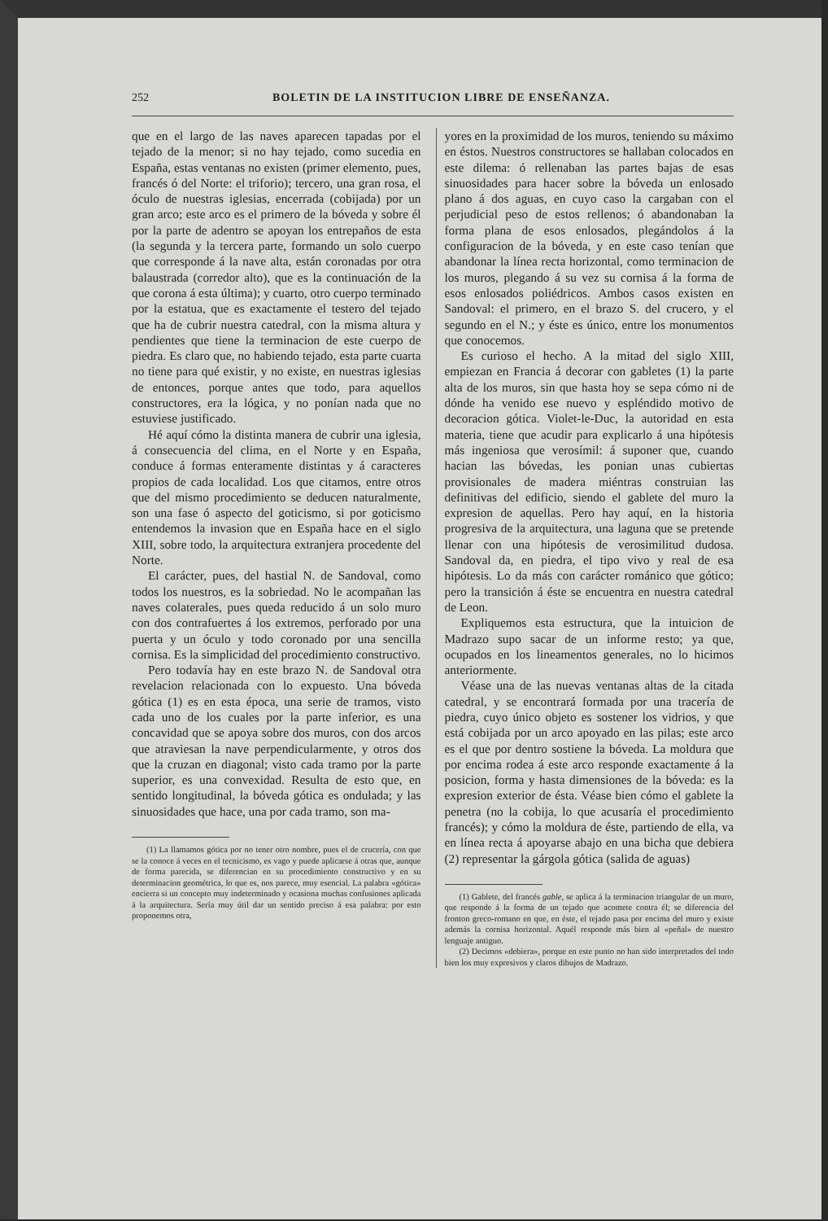252 BOLETIN DE LA INSTITUCION LIBRE DE ENSEÑANZA.
que en el largo de las naves aparecen tapadas por el tejado de la menor; si no hay tejado, como sucedia en España, estas ventanas no existen (primer elemento, pues, francés ó del Norte: el triforio); tercero, una gran rosa, el óculo de nuestras iglesias, encerrada (cobijada) por un gran arco; este arco es el primero de la bóveda y sobre él por la parte de adentro se apoyan los entrepaños de esta (la segunda y la tercera parte, formando un solo cuerpo que corresponde á la nave alta, están coronadas por otra balaustrada (corredor alto), que es la continuación de la que corona á esta última); y cuarto, otro cuerpo terminado por la estatua, que es exactamente el testero del tejado que ha de cubrir nuestra catedral, con la misma altura y pendientes que tiene la terminacion de este cuerpo de piedra. Es claro que, no habiendo tejado, esta parte cuarta no tiene para qué existir, y no existe, en nuestras iglesias de entonces, porque antes que todo, para aquellos constructores, era la lógica, y no ponían nada que no estuviese justificado.
Hé aquí cómo la distinta manera de cubrir una iglesia, á consecuencia del clima, en el Norte y en España, conduce á formas enteramente distintas y á caracteres propios de cada localidad. Los que citamos, entre otros que del mismo procedimiento se deducen naturalmente, son una fase ó aspecto del goticismo, si por goticismo entendemos la invasion que en España hace en el siglo XIII, sobre todo, la arquitectura extranjera procedente del Norte.
El carácter, pues, del hastial N. de Sandoval, como todos los nuestros, es la sobriedad. No le acompañan las naves colaterales, pues queda reducido á un solo muro con dos contrafuertes á los extremos, perforado por una puerta y un óculo y todo coronado por una sencilla cornisa. Es la simplicidad del procedimiento constructivo.
Pero todavía hay en este brazo N. de Sandoval otra revelacion relacionada con lo expuesto. Una bóveda gótica (1) es en esta época, una serie de tramos, visto cada uno de los cuales por la parte inferior, es una concavidad que se apoya sobre dos muros, con dos arcos que atraviesan la nave perpendicularmente, y otros dos que la cruzan en diagonal; visto cada tramo por la parte superior, es una convexidad. Resulta de esto que, en sentido longitudinal, la bóveda gótica es ondulada; y las sinuosidades que hace, una por cada tramo, son ma-
(1) La llamamos gótica por no tener otro nombre, pues el de crucería, con que se la conoce á veces en el tecnicismo, es vago y puede aplicarse á otras que, aunque de forma parecida, se diferencian en su procedimiento constructivo y en su determinacion geométrica, lo que es, nos parece, muy esencial. La palabra «gótica» encierra si un concepto muy indeterminado y ocasiona muchas confusiones aplicada á la arquitectura. Sería muy útil dar un sentido preciso á esa palabra: por esto proponemos otra,
yores en la proximidad de los muros, teniendo su máximo en éstos. Nuestros constructores se hallaban colocados en este dilema: ó rellenaban las partes bajas de esas sinuosidades para hacer sobre la bóveda un enlosado plano á dos aguas, en cuyo caso la cargaban con el perjudicial peso de estos rellenos; ó abandonaban la forma plana de esos enlosados, plegándolos á la configuracion de la bóveda, y en este caso tenían que abandonar la línea recta horizontal, como terminacion de los muros, plegando á su vez su cornisa á la forma de esos enlosados poliédricos. Ambos casos existen en Sandoval: el primero, en el brazo S. del crucero, y el segundo en el N.; y éste es único, entre los monumentos que conocemos.
Es curioso el hecho. A la mitad del siglo XIII, empiezan en Francia á decorar con gabletes (1) la parte alta de los muros, sin que hasta hoy se sepa cómo ni de dónde ha venido ese nuevo y espléndido motivo de decoracion gótica. Violet-le-Duc, la autoridad en esta materia, tiene que acudir para explicarlo á una hipótesis más ingeniosa que verosímil: á suponer que, cuando hacian las bóvedas, les ponian unas cubiertas provisionales de madera miéntras construian las definitivas del edificio, siendo el gablete del muro la expresion de aquellas. Pero hay aquí, en la historia progresiva de la arquitectura, una laguna que se pretende llenar con una hipótesis de verosimilitud dudosa. Sandoval da, en piedra, el tipo vivo y real de esa hipótesis. Lo da más con carácter románico que gótico; pero la transición á éste se encuentra en nuestra catedral de Leon.
Expliquemos esta estructura, que la intuicion de Madrazo supo sacar de un informe resto; ya que, ocupados en los lineamentos generales, no lo hicimos anteriormente.
Véase una de las nuevas ventanas altas de la citada catedral, y se encontrará formada por una tracería de piedra, cuyo único objeto es sostener los vidrios, y que está cobijada por un arco apoyado en las pilas; este arco es el que por dentro sostiene la bóveda. La moldura que por encima rodea á este arco responde exactamente á la posicion, forma y hasta dimensiones de la bóveda: es la expresion exterior de ésta. Véase bien cómo el gablete la penetra (no la cobija, lo que acusaría el procedimiento francés); y cómo la moldura de éste, partiendo de ella, va en línea recta á apoyarse abajo en una bicha que debiera (2) representar la gárgola gótica (salida de aguas)
(1) Gablete, del francés gable, se aplica á la terminacion triangular de un muro, que responde á la forma de un tejado que acomete contra él; se diferencia del fronton greco-romano en que, en éste, el tejado pasa por encima del muro y existe además la cornisa horizontal. Aquél responde más bien al «peñal» de nuestro lenguaje antiguo.
(2) Decimos «debiera», porque en este punto no han sido interpretados del todo bien los muy expresivos y claros dibujos de Madrazo.